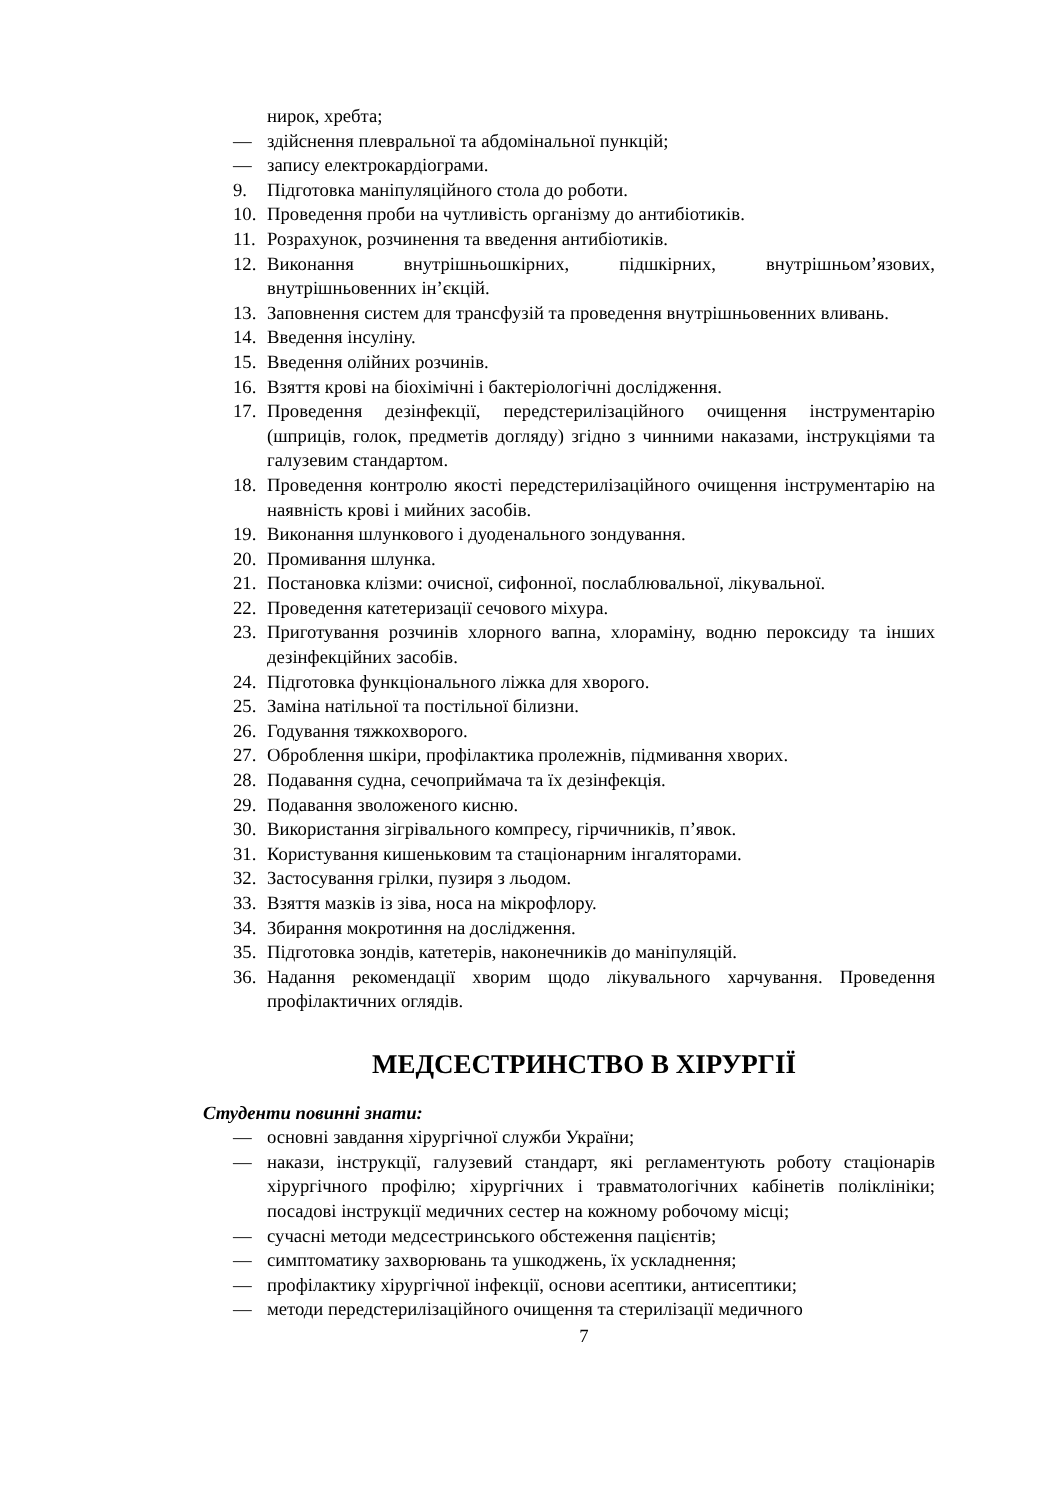нирок, хребта;
— здійснення плевральної та абдомінальної пункцій;
— запису електрокардіограми.
9. Підготовка маніпуляційного стола до роботи.
10. Проведення проби на чутливість організму до антибіотиків.
11. Розрахунок, розчинення та введення антибіотиків.
12. Виконання внутрішньошкірних, підшкірних, внутрішньом’язових, внутрішньовенних ін’єкцій.
13. Заповнення систем для трансфузій та проведення внутрішньовенних вливань.
14. Введення інсуліну.
15. Введення олійних розчинів.
16. Взяття крові на біохімічні і бактеріологічні дослідження.
17. Проведення дезінфекції, передстерилізаційного очищення інструментарію (шприців, голок, предметів догляду) згідно з чинними наказами, інструкціями та галузевим стандартом.
18. Проведення контролю якості передстерилізаційного очищення інструментарію на наявність крові і мийних засобів.
19. Виконання шлункового і дуоденального зондування.
20. Промивання шлунка.
21. Постановка клізми: очисної, сифонної, послаблювальної, лікувальної.
22. Проведення катетеризації сечового міхура.
23. Приготування розчинів хлорного вапна, хлораміну, водню пероксиду та інших дезінфекційних засобів.
24. Підготовка функціонального ліжка для хворого.
25. Заміна натільної та постільної білизни.
26. Годування тяжкохворого.
27. Оброблення шкіри, профілактика пролежнів, підмивання хворих.
28. Подавання судна, сечоприймача та їх дезінфекція.
29. Подавання зволоженого кисню.
30. Використання зігрівального компресу, гірчичників, п’явок.
31. Користування кишеньковим та стаціонарним інгаляторами.
32. Застосування грілки, пузиря з льодом.
33. Взяття мазків із зіва, носа на мікрофлору.
34. Збирання мокротиння на дослідження.
35. Підготовка зондів, катетерів, наконечників до маніпуляцій.
36. Надання рекомендації хворим щодо лікувального харчування. Проведення профілактичних оглядів.
МЕДСЕСТРИНСТВО В ХІРУРГІЇ
Студенти повинні знати:
— основні завдання хірургічної служби України;
— накази, інструкції, галузевий стандарт, які регламентують роботу стаціонарів хірургічного профілю; хірургічних і травматологічних кабінетів поліклініки; посадові інструкції медичних сестер на кожному робочому місці;
— сучасні методи медсестринського обстеження пацієнтів;
— симптоматику захворювань та ушкоджень, їх ускладнення;
— профілактику хірургічної інфекції, основи асептики, антисептики;
— методи передстерилізаційного очищення та стерилізації медичного
7